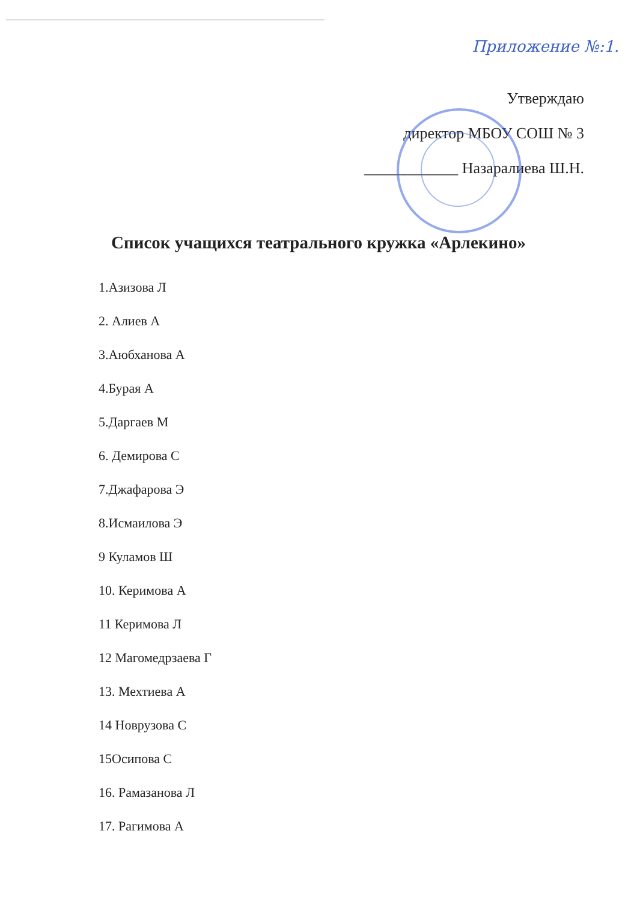Приложение №:1.
Утверждаю
директор МБОУ СОШ № 3
____________ Назаралиева Ш.Н.
Список учащихся театрального кружка «Арлекино»
1.Азизова Л
2. Алиев А
3.Аюбханова А
4.Бурая А
5.Даргаев М
6. Демирова С
7.Джафарова Э
8.Исмаилова Э
9 Куламов Ш
10. Керимова А
11 Керимова Л
12 Магомедрзаева Г
13. Мехтиева А
14 Новрузова С
15Осипова С
16. Рамазанова Л
17. Рагимова А